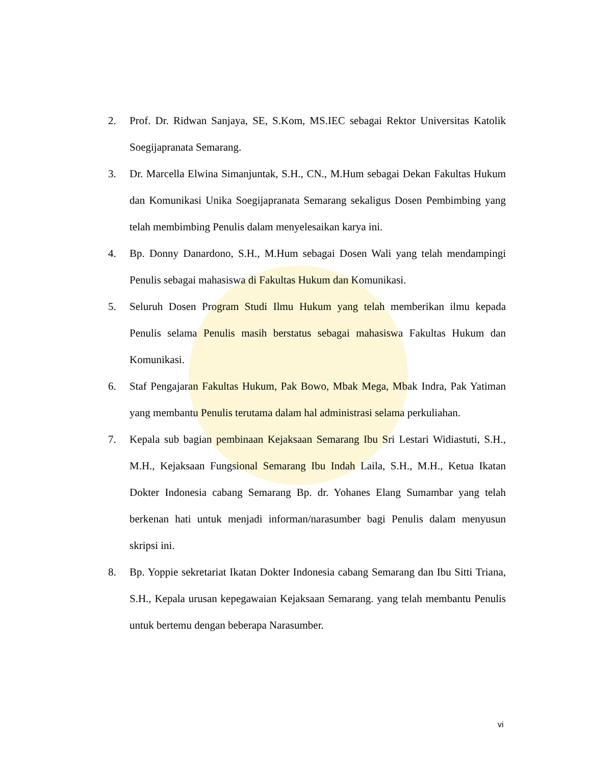2. Prof. Dr. Ridwan Sanjaya, SE, S.Kom, MS.IEC sebagai Rektor Universitas Katolik Soegijapranata Semarang.
3. Dr. Marcella Elwina Simanjuntak, S.H., CN., M.Hum sebagai Dekan Fakultas Hukum dan Komunikasi Unika Soegijapranata Semarang sekaligus Dosen Pembimbing yang telah membimbing Penulis dalam menyelesaikan karya ini.
4. Bp. Donny Danardono, S.H., M.Hum sebagai Dosen Wali yang telah mendampingi Penulis sebagai mahasiswa di Fakultas Hukum dan Komunikasi.
5. Seluruh Dosen Program Studi Ilmu Hukum yang telah memberikan ilmu kepada Penulis selama Penulis masih berstatus sebagai mahasiswa Fakultas Hukum dan Komunikasi.
6. Staf Pengajaran Fakultas Hukum, Pak Bowo, Mbak Mega, Mbak Indra, Pak Yatiman yang membantu Penulis terutama dalam hal administrasi selama perkuliahan.
7. Kepala sub bagian pembinaan Kejaksaan Semarang Ibu Sri Lestari Widiastuti, S.H., M.H., Kejaksaan Fungsional Semarang Ibu Indah Laila, S.H., M.H., Ketua Ikatan Dokter Indonesia cabang Semarang Bp. dr. Yohanes Elang Sumambar yang telah berkenan hati untuk menjadi informan/narasumber bagi Penulis dalam menyusun skripsi ini.
8. Bp. Yoppie sekretariat Ikatan Dokter Indonesia cabang Semarang dan Ibu Sitti Triana, S.H., Kepala urusan kepegawaian Kejaksaan Semarang. yang telah membantu Penulis untuk bertemu dengan beberapa Narasumber.
vi